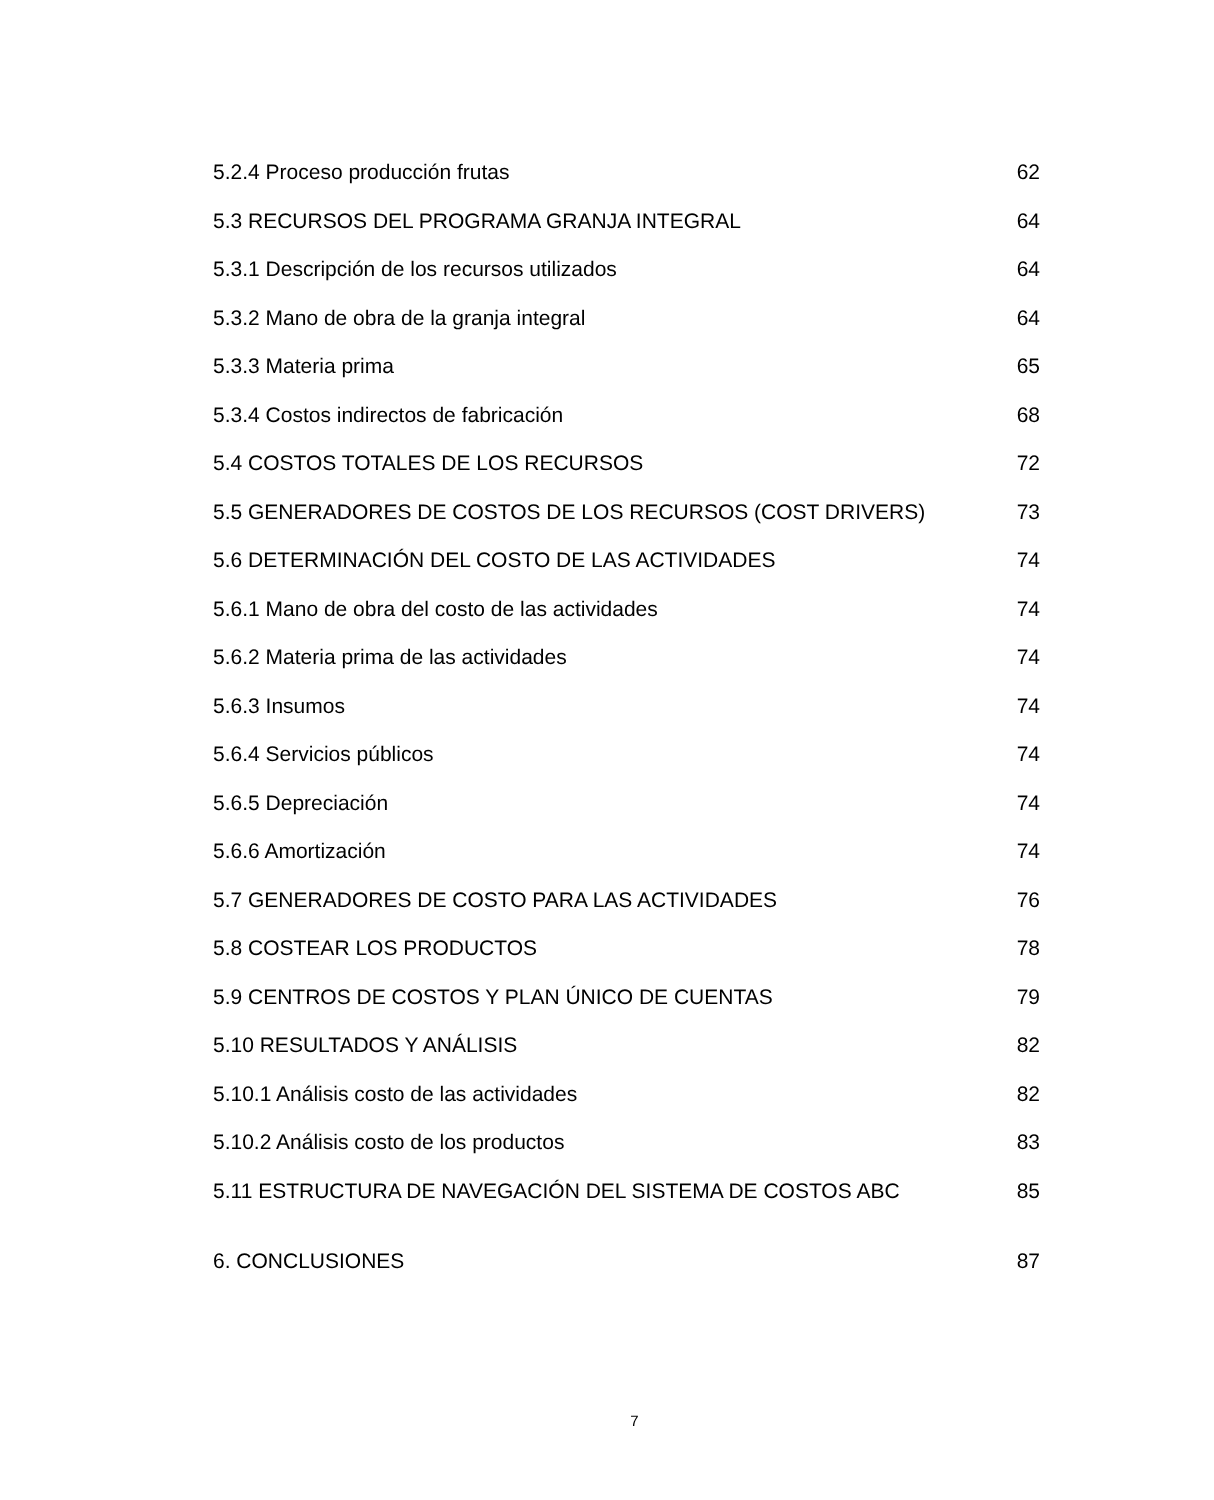5.2.4 Proceso producción frutas 62
5.3 RECURSOS DEL PROGRAMA GRANJA INTEGRAL 64
5.3.1 Descripción de los recursos utilizados 64
5.3.2 Mano de obra de la granja integral 64
5.3.3 Materia prima 65
5.3.4 Costos indirectos de fabricación 68
5.4 COSTOS TOTALES DE LOS RECURSOS 72
5.5 GENERADORES DE COSTOS DE LOS RECURSOS (COST DRIVERS) 73
5.6 DETERMINACIÓN DEL COSTO DE LAS ACTIVIDADES 74
5.6.1 Mano de obra del costo de las actividades 74
5.6.2 Materia prima de las actividades 74
5.6.3 Insumos 74
5.6.4 Servicios públicos 74
5.6.5 Depreciación 74
5.6.6 Amortización 74
5.7 GENERADORES DE COSTO PARA LAS ACTIVIDADES 76
5.8 COSTEAR LOS PRODUCTOS 78
5.9 CENTROS DE COSTOS Y PLAN ÚNICO DE CUENTAS 79
5.10 RESULTADOS Y ANÁLISIS 82
5.10.1 Análisis costo de las actividades 82
5.10.2 Análisis costo de los productos 83
5.11 ESTRUCTURA DE NAVEGACIÓN DEL SISTEMA DE COSTOS ABC 85
6. CONCLUSIONES 87
7